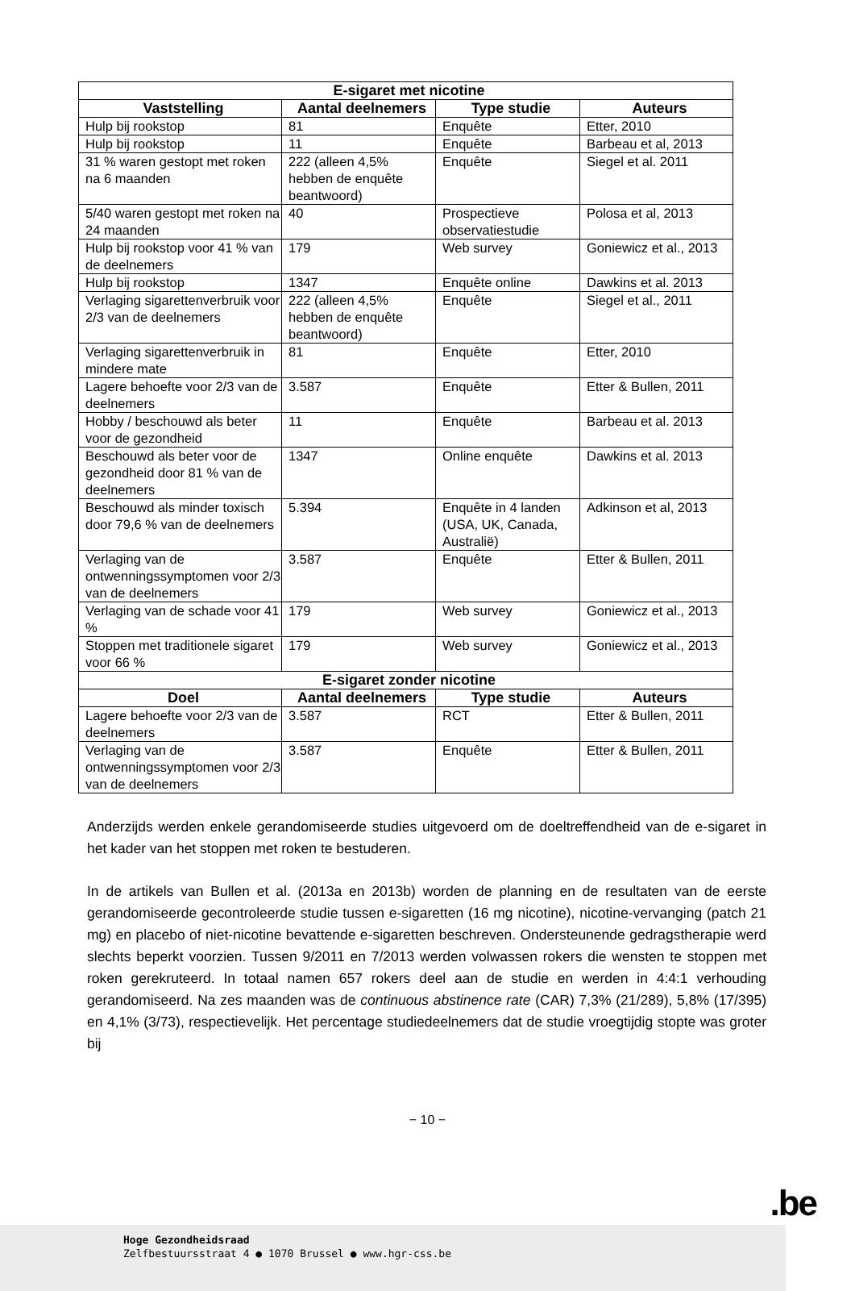| E-sigaret met nicotine | | | |
| --- | --- | --- | --- |
| Vaststelling | Aantal deelnemers | Type studie | Auteurs |
| Hulp bij rookstop | 81 | Enquête | Etter, 2010 |
| Hulp bij rookstop | 11 | Enquête | Barbeau et al, 2013 |
| 31 % waren gestopt met roken na 6 maanden | 222 (alleen 4,5% hebben de enquête beantwoord) | Enquête | Siegel et al. 2011 |
| 5/40 waren gestopt met roken na 24 maanden | 40 | Prospectieve observatiestudie | Polosa et al, 2013 |
| Hulp bij rookstop voor 41 % van de deelnemers | 179 | Web survey | Goniewicz et al., 2013 |
| Hulp bij rookstop | 1347 | Enquête online | Dawkins et al. 2013 |
| Verlaging sigarettenverbruik voor 2/3 van de deelnemers | 222 (alleen 4,5% hebben de enquête beantwoord) | Enquête | Siegel et al., 2011 |
| Verlaging sigarettenverbruik in mindere mate | 81 | Enquête | Etter, 2010 |
| Lagere behoefte voor 2/3 van de deelnemers | 3.587 | Enquête | Etter & Bullen, 2011 |
| Hobby / beschouwd als beter voor de gezondheid | 11 | Enquête | Barbeau et al. 2013 |
| Beschouwd als beter voor de gezondheid door 81 % van de deelnemers | 1347 | Online enquête | Dawkins et al. 2013 |
| Beschouwd als minder toxisch door 79,6 % van de deelnemers | 5.394 | Enquête in 4 landen (USA, UK, Canada, Australië) | Adkinson et al, 2013 |
| Verlaging van de ontwenningssymptomen voor 2/3 van de deelnemers | 3.587 | Enquête | Etter & Bullen, 2011 |
| Verlaging van de schade voor 41 % | 179 | Web survey | Goniewicz et al., 2013 |
| Stoppen met traditionele sigaret voor 66 % | 179 | Web survey | Goniewicz et al., 2013 |
| E-sigaret zonder nicotine | | | |
| Doel | Aantal deelnemers | Type studie | Auteurs |
| Lagere behoefte voor 2/3 van de deelnemers | 3.587 | RCT | Etter & Bullen, 2011 |
| Verlaging van de ontwenningssymptomen voor 2/3 van de deelnemers | 3.587 | Enquête | Etter & Bullen, 2011 |
Anderzijds werden enkele gerandomiseerde studies uitgevoerd om de doeltreffendheid van de e-sigaret in het kader van het stoppen met roken te bestuderen.
In de artikels van Bullen et al. (2013a en 2013b) worden de planning en de resultaten van de eerste gerandomiseerde gecontroleerde studie tussen e-sigaretten (16 mg nicotine), nicotine-vervanging (patch 21 mg) en placebo of niet-nicotine bevattende e-sigaretten beschreven. Ondersteunende gedragstherapie werd slechts beperkt voorzien. Tussen 9/2011 en 7/2013 werden volwassen rokers die wensten te stoppen met roken gerekruteerd. In totaal namen 657 rokers deel aan de studie en werden in 4:4:1 verhouding gerandomiseerd. Na zes maanden was de continuous abstinence rate (CAR) 7,3% (21/289), 5,8% (17/395) en 4,1% (3/73), respectievelijk. Het percentage studiedeelnemers dat de studie vroegtijdig stopte was groter bij
− 10 −
.be
Hoge Gezondheidsraad
Zelfbestuursstraat 4 ● 1070 Brussel ● www.hgr-css.be